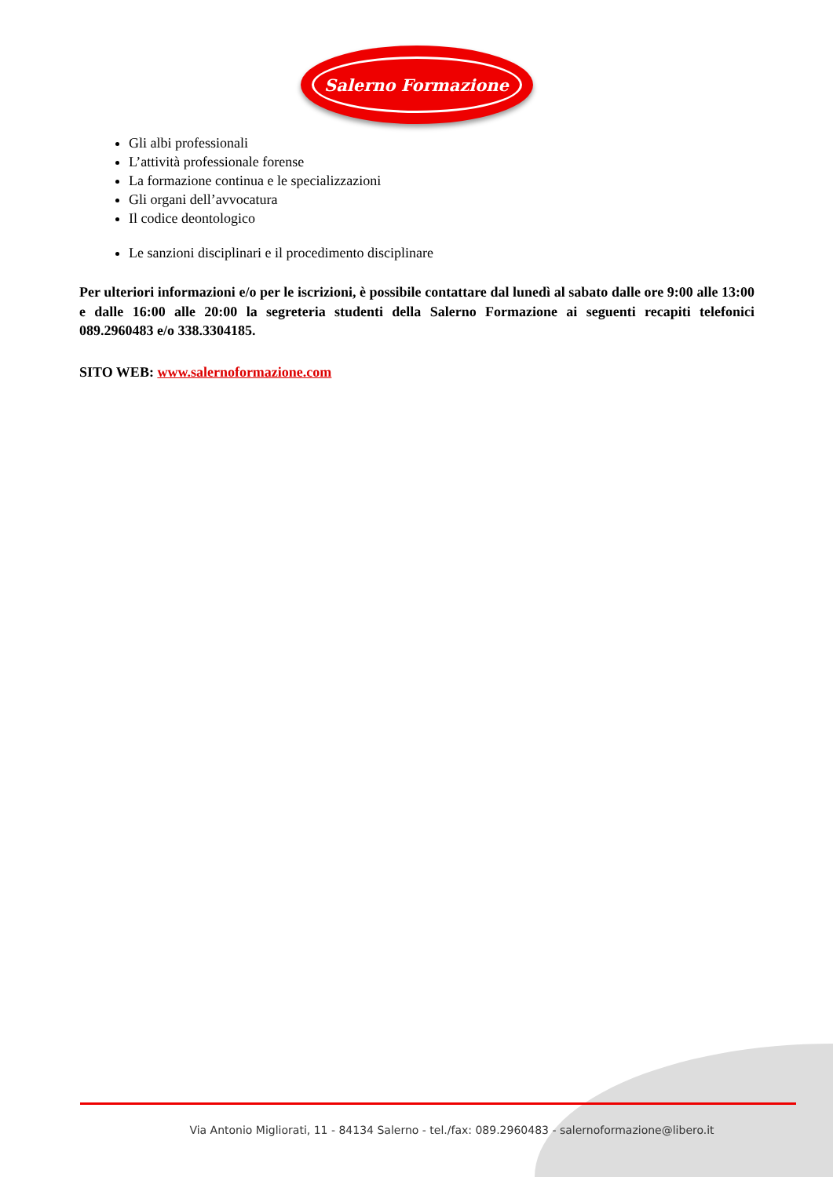Salerno Formazione
Gli albi professionali
L’attività professionale forense
La formazione continua e le specializzazioni
Gli organi dell’avvocatura
Il codice deontologico
Le sanzioni disciplinari e il procedimento disciplinare
Per ulteriori informazioni e/o per le iscrizioni, è possibile contattare dal lunedì al sabato dalle ore 9:00 alle 13:00 e dalle 16:00 alle 20:00 la segreteria studenti della Salerno Formazione ai seguenti recapiti telefonici 089.2960483 e/o 338.3304185.
SITO WEB: www.salernoformazione.com
Via Antonio Migliorati, 11 - 84134 Salerno - tel./fax: 089.2960483 - salernoformazione@libero.it